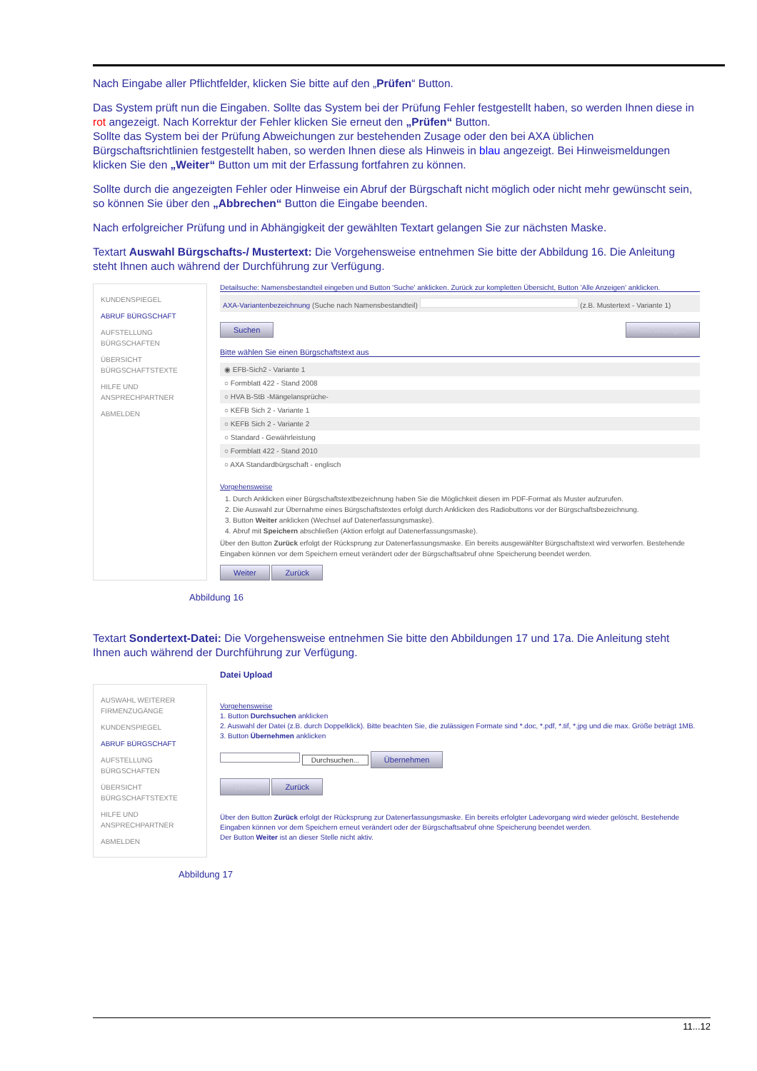Nach Eingabe aller Pflichtfelder, klicken Sie bitte auf den „Prüfen“ Button.
Das System prüft nun die Eingaben. Sollte das System bei der Prüfung Fehler festgestellt haben, so werden Ihnen diese in rot angezeigt. Nach Korrektur der Fehler klicken Sie erneut den „Prüfen“ Button.
Sollte das System bei der Prüfung Abweichungen zur bestehenden Zusage oder den bei AXA üblichen Bürgschaftsrichtlinien festgestellt haben, so werden Ihnen diese als Hinweis in blau angezeigt. Bei Hinweismeldungen klicken Sie den „Weiter“ Button um mit der Erfassung fortfahren zu können.
Sollte durch die angezeigten Fehler oder Hinweise ein Abruf der Bürgschaft nicht möglich oder nicht mehr gewünscht sein, so können Sie über den „Abbrechen“ Button die Eingabe beenden.
Nach erfolgreicher Prüfung und in Abhängigkeit der gewählten Textart gelangen Sie zur nächsten Maske.
Textart Auswahl Bürgschafts-/ Mustertext: Die Vorgehensweise entnehmen Sie bitte der Abbildung 16. Die Anleitung steht Ihnen auch während der Durchführung zur Verfügung.
KUNDENSPIEGEL
ABRUF BÜRGSCHAFT
AUFSTELLUNG BÜRGSCHAFTEN
ÜBERSICHT BÜRGSCHAFTSTEXTE
HILFE UND ANSPRECHPARTNER
ABMELDEN
Detailsuche: Namensbestandteil eingeben und Button 'Suche' anklicken. Zurück zur kompletten Übersicht, Button 'Alle Anzeigen' anklicken.
AXA-Variantenbezeichnung (Suche nach Namensbestandteil) (z.B. Mustertext - Variante 1)
Suchen Alle anzeigen
Bitte wählen Sie einen Bürgschaftstext aus
◉ EFB-Sich2 - Variante 1
○ Formblatt 422 - Stand 2008
○ HVA B-StB -Mängelansprüche-
○ KEFB Sich 2 - Variante 1
○ KEFB Sich 2 - Variante 2
○ Standard - Gewährleistung
○ Formblatt 422 - Stand 2010
○ AXA Standardbürgschaft - englisch
Vorgehensweise
1. Durch Anklicken einer Bürgschaftstextbezeichnung haben Sie die Möglichkeit diesen im PDF-Format als Muster aufzurufen.
2. Die Auswahl zur Übernahme eines Bürgschaftstextes erfolgt durch Anklicken des Radiobuttons vor der Bürgschaftsbezeichnung.
3. Button Weiter anklicken (Wechsel auf Datenerfassungsmaske).
4. Abruf mit Speichern abschließen (Aktion erfolgt auf Datenerfassungsmaske).
Über den Button Zurück erfolgt der Rücksprung zur Datenerfassungsmaske. Ein bereits ausgewählter Bürgschaftstext wird verworfen. Bestehende Eingaben können vor dem Speichern erneut verändert oder der Bürgschaftsabruf ohne Speicherung beendet werden.
Weiter Zurück
Abbildung 16
Textart Sondertext-Datei: Die Vorgehensweise entnehmen Sie bitte den Abbildungen 17 und 17a. Die Anleitung steht Ihnen auch während der Durchführung zur Verfügung.
AUSWAHL WEITERER FIRMENZUGÄNGE
KUNDENSPIEGEL
ABRUF BÜRGSCHAFT
AUFSTELLUNG BÜRGSCHAFTEN
ÜBERSICHT BÜRGSCHAFTSTEXTE
HILFE UND ANSPRECHPARTNER
ABMELDEN
Datei Upload
Vorgehensweise
1. Button Durchsuchen anklicken
2. Auswahl der Datei (z.B. durch Doppelklick). Bitte beachten Sie, die zulässigen Formate sind *.doc, *.pdf, *.tif, *.jpg und die max. Größe beträgt 1MB.
3. Button Übernehmen anklicken
Durchsuchen... Übernehmen
Weiter Zurück
Über den Button Zurück erfolgt der Rücksprung zur Datenerfassungsmaske. Ein bereits erfolgter Ladevorgang wird wieder gelöscht. Bestehende Eingaben können vor dem Speichern erneut verändert oder der Bürgschaftsabruf ohne Speicherung beendet werden.
Der Button Weiter ist an dieser Stelle nicht aktiv.
Abbildung 17
11...12